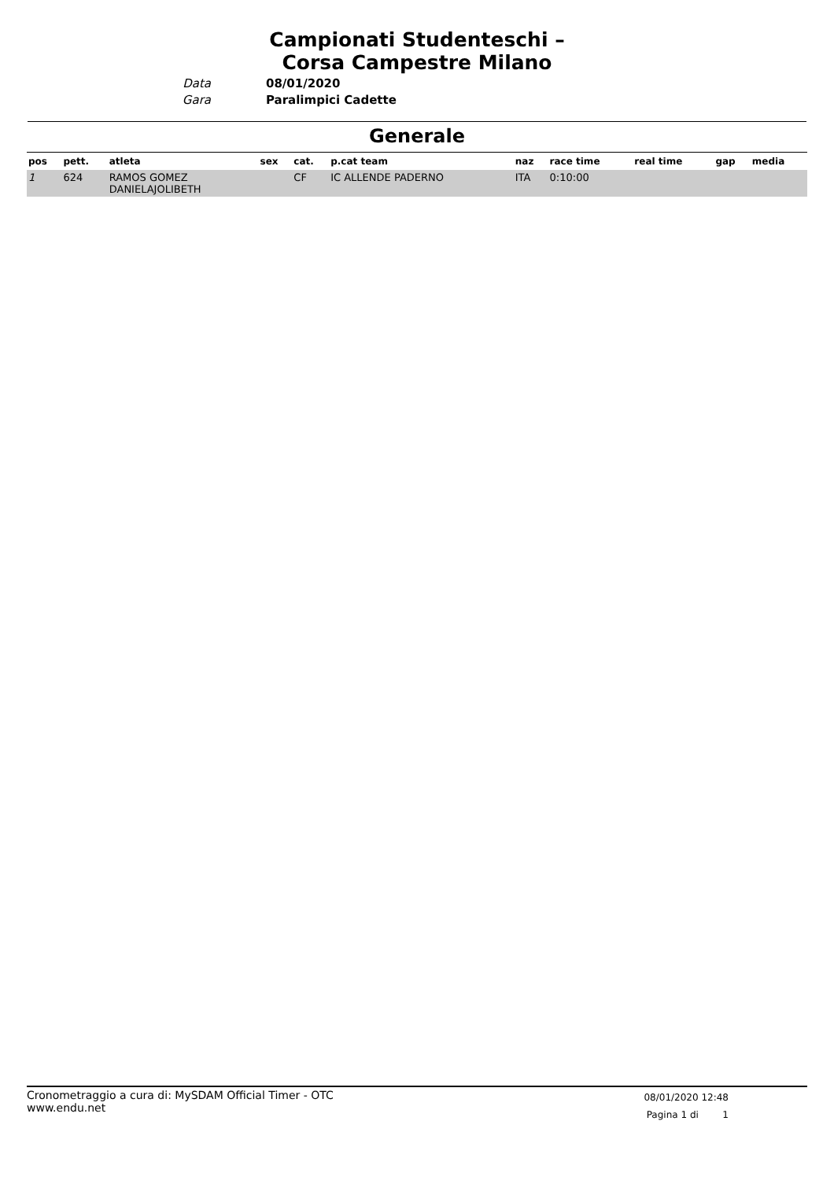Campionati Studenteschi – Corsa Campestre Milano
Data
Gara
08/01/2020
Paralimpici Cadette
Generale
| pos | pett. | atleta | sex | cat. | p.cat team | naz | race time | real time | gap | media |
| --- | --- | --- | --- | --- | --- | --- | --- | --- | --- | --- |
| 1 | 624 | RAMOS GOMEZ DANIELAJOLIBETH | | CF | IC ALLENDE PADERNO | ITA | 0:10:00 | | | |
Cronometraggio a cura di: MySDAM Official Timer - OTC
www.endu.net
08/01/2020 12:48
Pagina 1 di 1